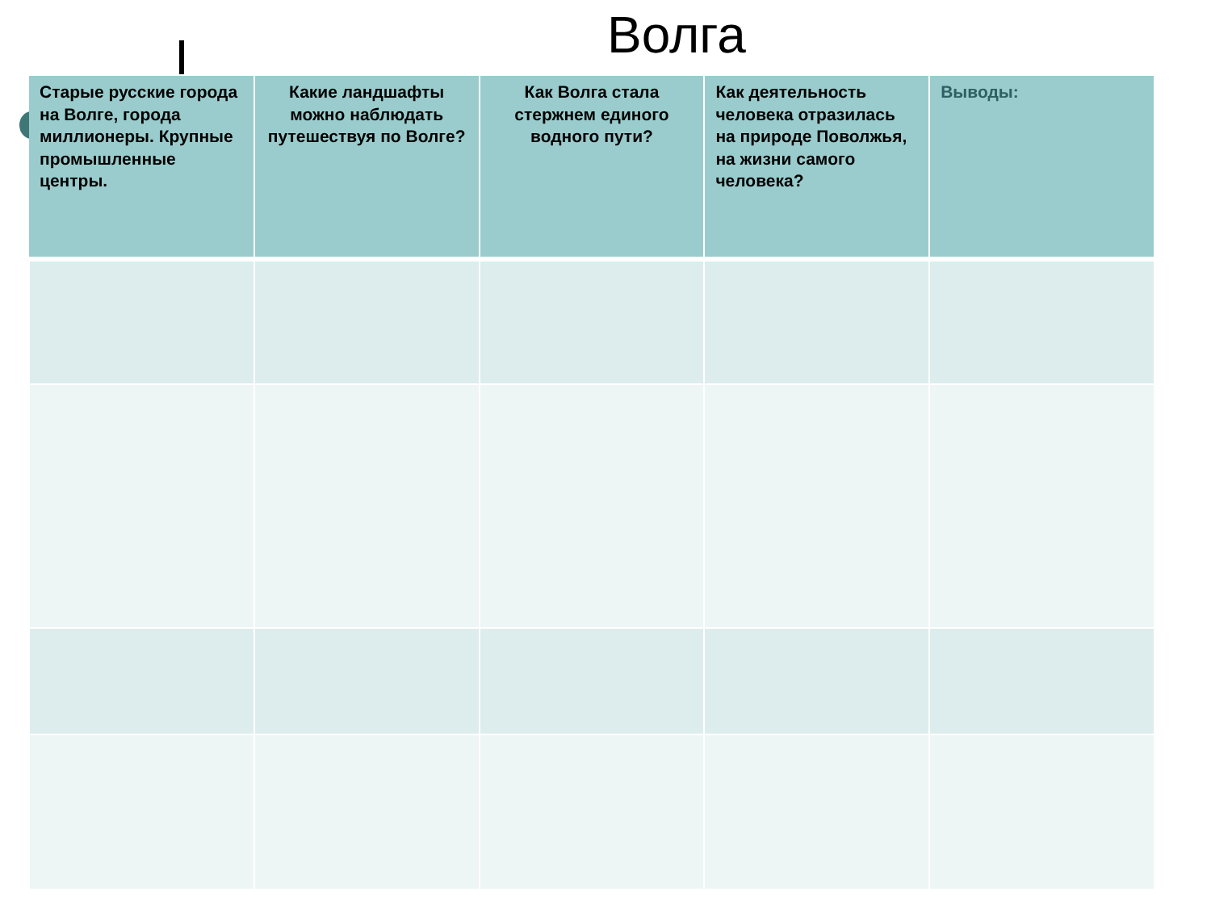Волга
| Старые русские города на Волге, города миллионеры. Крупные промышленные центры. | Какие ландшафты можно наблюдать путешествуя по Волге? | Как Волга стала стержнем единого водного пути? | Как деятельность человека отразилась на природе Поволжья, на жизни самого человека? | Выводы: |
| --- | --- | --- | --- | --- |